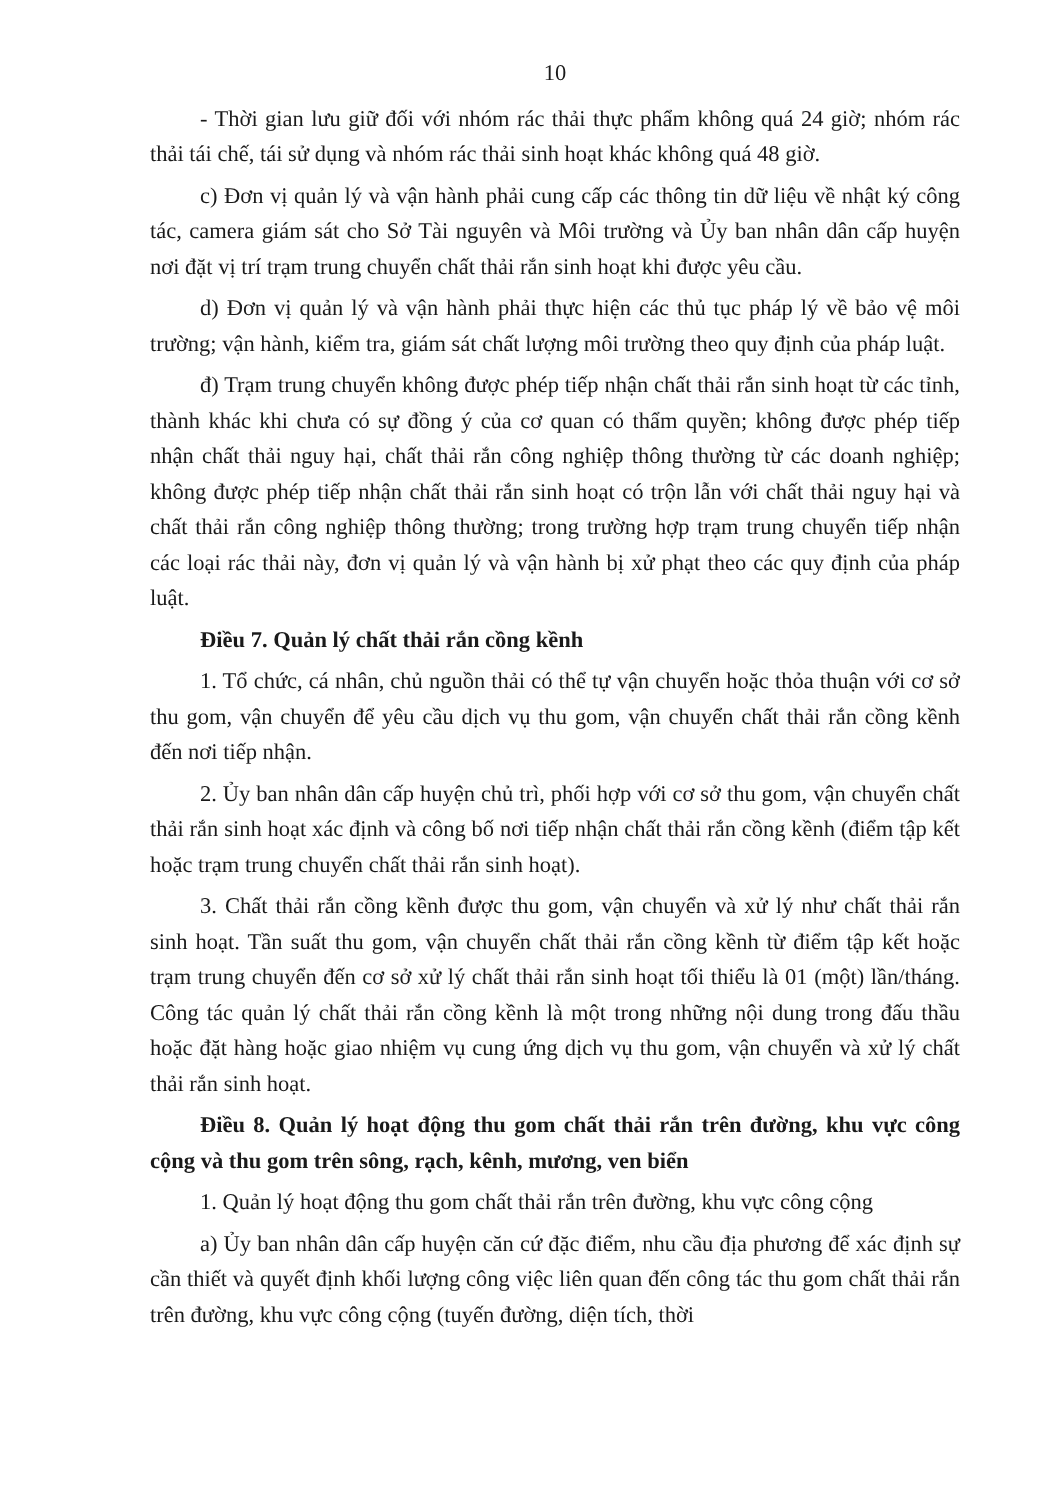10
- Thời gian lưu giữ đối với nhóm rác thải thực phẩm không quá 24 giờ; nhóm rác thải tái chế, tái sử dụng và nhóm rác thải sinh hoạt khác không quá 48 giờ.
c) Đơn vị quản lý và vận hành phải cung cấp các thông tin dữ liệu về nhật ký công tác, camera giám sát cho Sở Tài nguyên và Môi trường và Ủy ban nhân dân cấp huyện nơi đặt vị trí trạm trung chuyển chất thải rắn sinh hoạt khi được yêu cầu.
d) Đơn vị quản lý và vận hành phải thực hiện các thủ tục pháp lý về bảo vệ môi trường; vận hành, kiểm tra, giám sát chất lượng môi trường theo quy định của pháp luật.
đ) Trạm trung chuyển không được phép tiếp nhận chất thải rắn sinh hoạt từ các tỉnh, thành khác khi chưa có sự đồng ý của cơ quan có thẩm quyền; không được phép tiếp nhận chất thải nguy hại, chất thải rắn công nghiệp thông thường từ các doanh nghiệp; không được phép tiếp nhận chất thải rắn sinh hoạt có trộn lẫn với chất thải nguy hại và chất thải rắn công nghiệp thông thường; trong trường hợp trạm trung chuyển tiếp nhận các loại rác thải này, đơn vị quản lý và vận hành bị xử phạt theo các quy định của pháp luật.
Điều 7. Quản lý chất thải rắn cồng kềnh
1. Tổ chức, cá nhân, chủ nguồn thải có thể tự vận chuyển hoặc thỏa thuận với cơ sở thu gom, vận chuyển để yêu cầu dịch vụ thu gom, vận chuyển chất thải rắn cồng kềnh đến nơi tiếp nhận.
2. Ủy ban nhân dân cấp huyện chủ trì, phối hợp với cơ sở thu gom, vận chuyển chất thải rắn sinh hoạt xác định và công bố nơi tiếp nhận chất thải rắn cồng kềnh (điểm tập kết hoặc trạm trung chuyển chất thải rắn sinh hoạt).
3. Chất thải rắn cồng kềnh được thu gom, vận chuyển và xử lý như chất thải rắn sinh hoạt. Tần suất thu gom, vận chuyển chất thải rắn cồng kềnh từ điểm tập kết hoặc trạm trung chuyển đến cơ sở xử lý chất thải rắn sinh hoạt tối thiểu là 01 (một) lần/tháng. Công tác quản lý chất thải rắn cồng kềnh là một trong những nội dung trong đấu thầu hoặc đặt hàng hoặc giao nhiệm vụ cung ứng dịch vụ thu gom, vận chuyển và xử lý chất thải rắn sinh hoạt.
Điều 8. Quản lý hoạt động thu gom chất thải rắn trên đường, khu vực công cộng và thu gom trên sông, rạch, kênh, mương, ven biển
1. Quản lý hoạt động thu gom chất thải rắn trên đường, khu vực công cộng
a) Ủy ban nhân dân cấp huyện căn cứ đặc điểm, nhu cầu địa phương để xác định sự cần thiết và quyết định khối lượng công việc liên quan đến công tác thu gom chất thải rắn trên đường, khu vực công cộng (tuyến đường, diện tích, thời